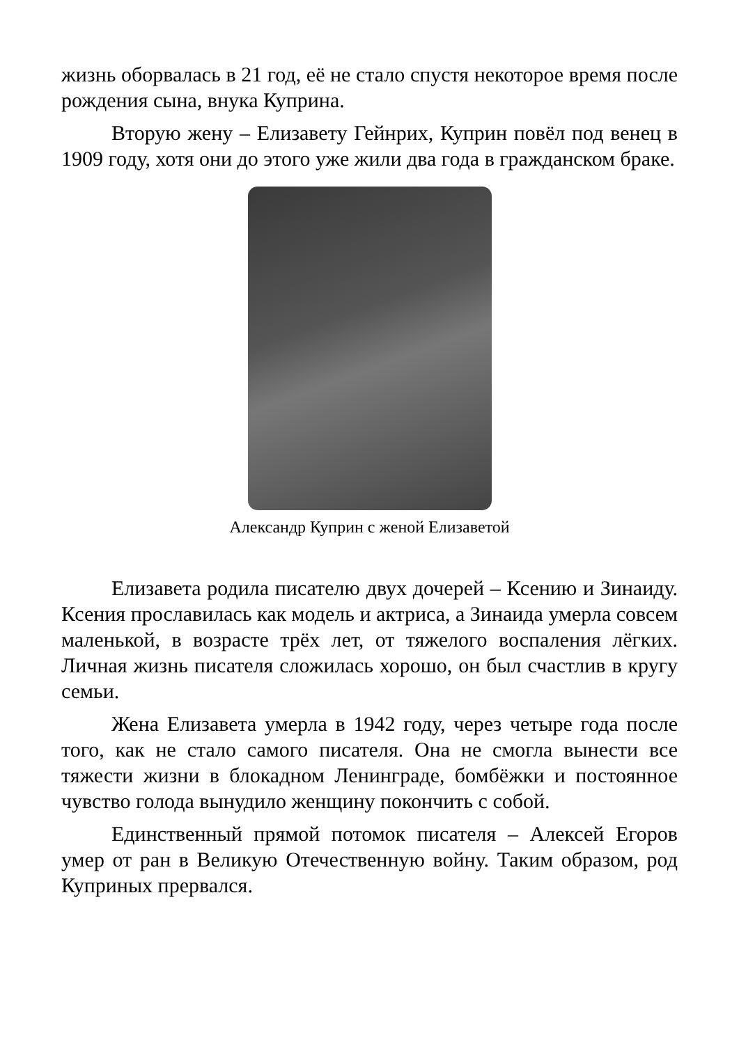жизнь оборвалась в 21 год, её не стало спустя некоторое время после рождения сына, внука Куприна.
Вторую жену – Елизавету Гейнрих, Куприн повёл под венец в 1909 году, хотя они до этого уже жили два года в гражданском браке.
Александр Куприн с женой Елизаветой
Елизавета родила писателю двух дочерей – Ксению и Зинаиду. Ксения прославилась как модель и актриса, а Зинаида умерла совсем маленькой, в возрасте трёх лет, от тяжелого воспаления лёгких. Личная жизнь писателя сложилась хорошо, он был счастлив в кругу семьи.
Жена Елизавета умерла в 1942 году, через четыре года после того, как не стало самого писателя. Она не смогла вынести все тяжести жизни в блокадном Ленинграде, бомбёжки и постоянное чувство голода вынудило женщину покончить с собой.
Единственный прямой потомок писателя – Алексей Егоров умер от ран в Великую Отечественную войну. Таким образом, род Куприных прервался.